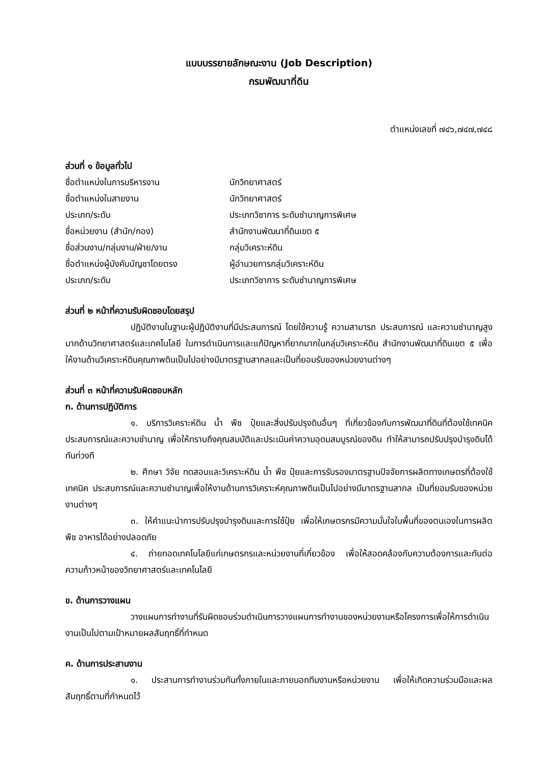แบบบรรยายลักษณะงาน (Job Description)
กรมพัฒนาที่ดิน
ตำแหน่งเลขที่ ๗๔๖,๗๔๗,๗๔๘
ส่วนที่ ๑ ข้อมูลทั่วไป
ชื่อตำแหน่งในการบริหารงาน นักวิทยาศาสตร์
ชื่อตำแหน่งในสายงาน นักวิทยาศาสตร์
ประเภท/ระดับ ประเภทวิชาการ ระดับชำนาญการพิเศษ
ชื่อหน่วยงาน (สำนัก/กอง) สำนักงานพัฒนาที่ดินเขต ๕
ชื่อส่วนงาน/กลุ่มงาน/ฝ่าย/งาน กลุ่มวิเคราะห์ดิน
ชื่อตำแหน่งผู้บังคับบัญชาโดยตรง ผู้อำนวยการกลุ่มวิเคราะห์ดิน
ประเภท/ระดับ ประเภทวิชาการ ระดับชำนาญการพิเศษ
ส่วนที่ ๒ หน้าที่ความรับผิดชอบโดยสรุป
ปฏิบัติงานในฐานะผู้ปฏิบัติงานที่มีประสบการณ์ โดยใช้ความรู้ ความสามารถ ประสบการณ์ และความชำนาญสูงมากด้านวิทยาศาสตร์และเทคโนโลยี ในการดำเนินการและแก้ปัญหาที่ยากมากในกลุ่มวิเคราะห์ดิน สำนักงานพัฒนาที่ดินเขต ๕ เพื่อให้งานด้านวิเคราะห์ดินคุณภาพดินเป็นไปอย่างมีมาตรฐานสากลและเป็นที่ยอมรับของหน่วยงานต่างๆ
ส่วนที่ ๓ หน้าที่ความรับผิดชอบหลัก
ก. ด้านการปฏิบัติการ
๑. บริการวิเคราะห์ดิน น้ำ พืช ปุ๋ยและสิ่งปรับปรุงดินอื่นๆ ที่เกี่ยวข้องกับการพัฒนาที่ดินที่ต้องใช้เทคนิค ประสบการณ์และความชำนาญ เพื่อให้ทราบถึงคุณสมบัติและประเมินค่าความอุดมสมบูรณ์ของดิน ทำให้สามารถปรับปรุงบำรุงดินได้ทันท่วงที
๒. ศึกษา วิจัย ทดสอบและวิเคราะห์ดิน น้ำ พืช ปุ๋ยและการรับรองมาตรฐานปัจจัยการผลิตทางเกษตรที่ต้องใช้เทคนิค ประสบการณ์และความชำนาญเพื่อให้งานด้านการวิเคราะห์คุณภาพดินเป็นไปอย่างมีมาตรฐานสากล เป็นที่ยอมรับของหน่วยงานต่างๆ
๓. ให้คำแนะนำการปรับปรุงบำรุงดินและการใช้ปุ๋ย เพื่อให้เกษตรกรมีความมั่นใจในพื้นที่ของตนเองในการผลิตพืช อาหารได้อย่างปลอดภัย
๔. ถ่ายทอดเทคโนโลยีแก่เกษตรกรและหน่วยงานที่เกี่ยวข้อง เพื่อให้สอดคล้องกับความต้องการและทันต่อความก้าวหน้าของวิทยาศาสตร์และเทคโนโลยี
ข. ด้านการวางแผน
วางแผนการทำงานที่รับผิดชอบร่วมดำเนินการวางแผนการทำงานของหน่วยงานหรือโครงการเพื่อให้การดำเนินงานเป็นไปตามเป้าหมายผลสัมฤทธิ์ที่กำหนด
ค. ด้านการประสานงาน
๑. ประสานการทำงานร่วมกันทั้งภายในและภายนอกทีมงานหรือหน่วยงาน เพื่อให้เกิดความร่วมมือและผลสัมฤทธิ์ตามที่กำหนดไว้